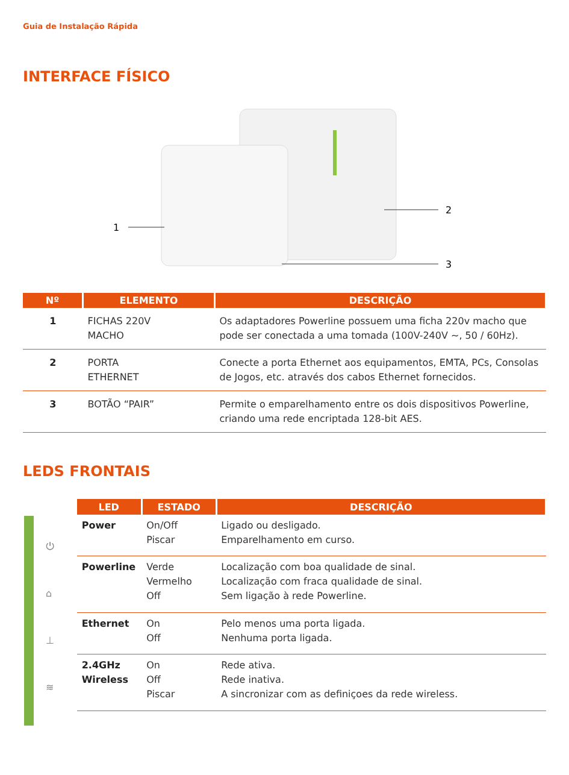Guia de Instalação Rápida
INTERFACE FÍSICO
1
2
3
| Nº | ELEMENTO | DESCRIÇÃO |
| --- | --- | --- |
| 1 | FICHAS 220V MACHO | Os adaptadores Powerline possuem uma ficha 220v macho que pode ser conectada a uma tomada (100V-240V ~, 50 / 60Hz). |
| 2 | PORTA ETHERNET | Conecte a porta Ethernet aos equipamentos, EMTA, PCs, Consolas de Jogos, etc. através dos cabos Ethernet fornecidos. |
| 3 | BOTÃO “PAIR” | Permite o emparelhamento entre os dois dispositivos Powerline, criando uma rede encriptada 128-bit AES. |
LEDS FRONTAIS
⏻
⌂
⊥
≋
| LED | ESTADO | DESCRIÇÃO |
| --- | --- | --- |
| Power | On/Off Piscar | Ligado ou desligado. Emparelhamento em curso. |
| Powerline | Verde Vermelho Off | Localização com boa qualidade de sinal. Localização com fraca qualidade de sinal. Sem ligação à rede Powerline. |
| Ethernet | On Off | Pelo menos uma porta ligada. Nenhuma porta ligada. |
| 2.4GHz Wireless | On Off Piscar | Rede ativa. Rede inativa. A sincronizar com as definiçoes da rede wireless. |